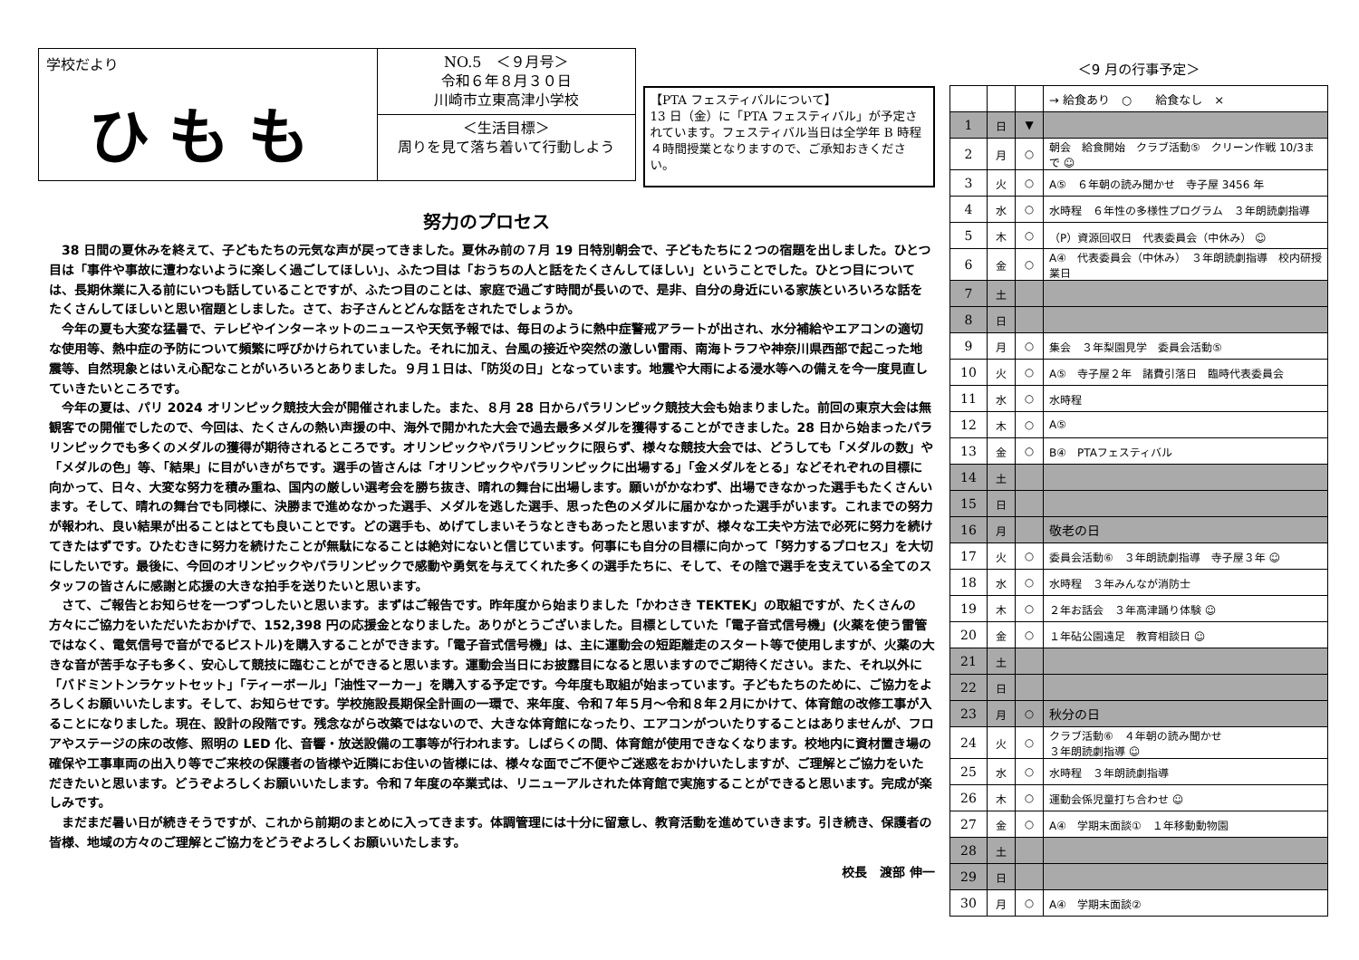学校だより
ひもも
NO.5　＜９月号＞
令和６年８月３０日
川崎市立東高津小学校
＜生活目標＞
周りを見て落ち着いて行動しよう
【PTA フェスティバルについて】
13 日（金）に「PTA フェスティバル」が予定されています。フェスティバル当日は全学年 B 時程４時間授業となりますので、ご承知おきください。
努力のプロセス
38 日間の夏休みを終えて、子どもたちの元気な声が戻ってきました。夏休み前の７月 19 日特別朝会で、子どもたちに２つの宿題を出しました。ひとつ目は「事件や事故に遭わないように楽しく過ごしてほしい」、ふたつ目は「おうちの人と話をたくさんしてほしい」ということでした。ひとつ目については、長期休業に入る前にいつも話していることですが、ふたつ目のことは、家庭で過ごす時間が長いので、是非、自分の身近にいる家族といろいろな話をたくさんしてほしいと思い宿題としました。さて、お子さんとどんな話をされたでしょうか。
今年の夏も大変な猛暑で、テレビやインターネットのニュースや天気予報では、毎日のように熱中症警戒アラートが出され、水分補給やエアコンの適切な使用等、熱中症の予防について頻繁に呼びかけられていました。それに加え、台風の接近や突然の激しい雷雨、南海トラフや神奈川県西部で起こった地震等、自然現象とはいえ心配なことがいろいろとありました。９月１日は、「防災の日」となっています。地震や大雨による浸水等への備えを今一度見直していきたいところです。
今年の夏は、パリ 2024 オリンピック競技大会が開催されました。また、８月 28 日からパラリンピック競技大会も始まりました。前回の東京大会は無観客での開催でしたので、今回は、たくさんの熱い声援の中、海外で開かれた大会で過去最多メダルを獲得することができました。28 日から始まったパラリンピックでも多くのメダルの獲得が期待されるところです。オリンピックやパラリンピックに限らず、様々な競技大会では、どうしても「メダルの数」や「メダルの色」等、「結果」に目がいきがちです。選手の皆さんは「オリンピックやパラリンピックに出場する」「金メダルをとる」などそれぞれの目標に向かって、日々、大変な努力を積み重ね、国内の厳しい選考会を勝ち抜き、晴れの舞台に出場します。願いがかなわず、出場できなかった選手もたくさんいます。そして、晴れの舞台でも同様に、決勝まで進めなかった選手、メダルを逃した選手、思った色のメダルに届かなかった選手がいます。これまでの努力が報われ、良い結果が出ることはとても良いことです。どの選手も、めげてしまいそうなときもあったと思いますが、様々な工夫や方法で必死に努力を続けてきたはずです。ひたむきに努力を続けたことが無駄になることは絶対にないと信じています。何事にも自分の目標に向かって「努力するプロセス」を大切にしたいです。最後に、今回のオリンピックやパラリンピックで感動や勇気を与えてくれた多くの選手たちに、そして、その陰で選手を支えている全てのスタッフの皆さんに感謝と応援の大きな拍手を送りたいと思います。
さて、ご報告とお知らせを一つずつしたいと思います。まずはご報告です。昨年度から始まりました「かわさき TEKTEK」の取組ですが、たくさんの方々にご協力をいただいたおかげで、152,398 円の応援金となりました。ありがとうございました。目標としていた「電子音式信号機」(火薬を使う雷管ではなく、電気信号で音がでるピストル)を購入することができます。「電子音式信号機」は、主に運動会の短距離走のスタート等で使用しますが、火薬の大きな音が苦手な子も多く、安心して競技に臨むことができると思います。運動会当日にお披露目になると思いますのでご期待ください。また、それ以外に「バドミントンラケットセット」「ティーボール」「油性マーカー」を購入する予定です。今年度も取組が始まっています。子どもたちのために、ご協力をよろしくお願いいたします。そして、お知らせです。学校施設長期保全計画の一環で、来年度、令和７年５月～令和８年２月にかけて、体育館の改修工事が入ることになりました。現在、設計の段階です。残念ながら改築ではないので、大きな体育館になったり、エアコンがついたりすることはありませんが、フロアやステージの床の改修、照明の LED 化、音響・放送設備の工事等が行われます。しばらくの間、体育館が使用できなくなります。校地内に資材置き場の確保や工事車両の出入り等でご来校の保護者の皆様や近隣にお住いの皆様には、様々な面でご不便やご迷惑をおかけいたしますが、ご理解とご協力をいただきたいと思います。どうぞよろしくお願いいたします。令和７年度の卒業式は、リニューアルされた体育館で実施することができると思います。完成が楽しみです。
まだまだ暑い日が続きそうですが、これから前期のまとめに入ってきます。体調管理には十分に留意し、教育活動を進めていきます。引き続き、保護者の皆様、地域の方々のご理解とご協力をどうぞよろしくお願いいたします。
校長　渡部 伸一
＜9 月の行事予定＞
| | | | → 給食あり ○ 給食なし × |
| 1 | 日 | ▼ | |
| 2 | 月 | ○ | 朝会 給食開始 クラブ活動⑤ クリーン作戦 10/3まで ☺ |
| 3 | 火 | ○ | A⑤ ６年朝の読み聞かせ 寺子屋 3456 年 |
| 4 | 水 | ○ | 水時程 ６年性の多様性プログラム ３年朗読劇指導 |
| 5 | 木 | ○ | （P）資源回収日 代表委員会（中休み） ☺ |
| 6 | 金 | ○ | A④ 代表委員会（中休み） ３年朗読劇指導 校内研授業日 |
| 7 | 土 | | |
| 8 | 日 | | |
| 9 | 月 | ○ | 集会 ３年梨園見学 委員会活動⑤ |
| 10 | 火 | ○ | A⑤ 寺子屋２年 諸費引落日 臨時代表委員会 |
| 11 | 水 | ○ | 水時程 |
| 12 | 木 | ○ | A⑤ |
| 13 | 金 | ○ | B④ PTAフェスティバル |
| 14 | 土 | | |
| 15 | 日 | | |
| 16 | 月 | | 敬老の日 |
| 17 | 火 | ○ | 委員会活動⑥ ３年朗読劇指導 寺子屋３年 ☺ |
| 18 | 水 | ○ | 水時程 ３年みんなが消防士 |
| 19 | 木 | ○ | ２年お話会 ３年高津踊り体験 ☺ |
| 20 | 金 | ○ | １年砧公園遠足 教育相談日 ☺ |
| 21 | 土 | | |
| 22 | 日 | | |
| 23 | 月 | ○ | 秋分の日 |
| 24 | 火 | ○ | クラブ活動⑥ ４年朝の読み聞かせ ３年朗読劇指導 ☺ |
| 25 | 水 | ○ | 水時程 ３年朗読劇指導 |
| 26 | 木 | ○ | 運動会係児童打ち合わせ ☺ |
| 27 | 金 | ○ | A④ 学期末面談① １年移動動物園 |
| 28 | 土 | | |
| 29 | 日 | | |
| 30 | 月 | ○ | A④ 学期末面談② |